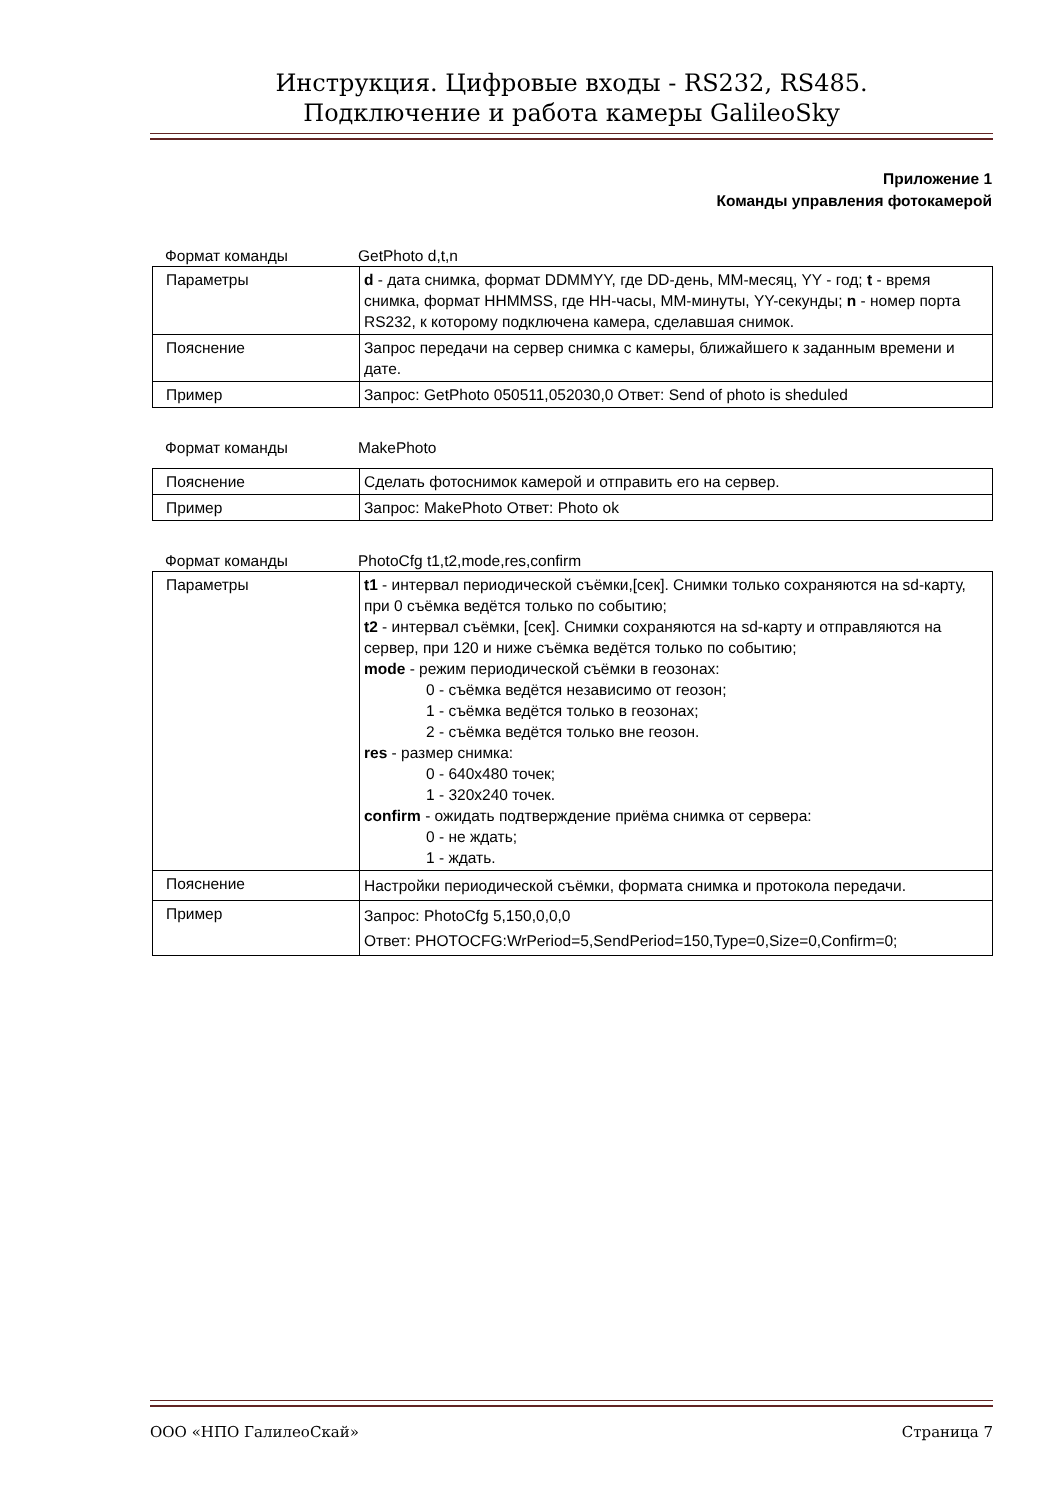Инструкция. Цифровые входы - RS232, RS485.
Подключение и работа камеры GalileoSky
Приложение 1
Команды управления фотокамерой
Формат команды GetPhoto d,t,n
| Параметры | d - дата снимка, формат DDMMYY, где DD-день, MM-месяц, YY - год; t - время снимка, формат HHMMSS, где HH-часы, MM-минуты, YY-секунды; n - номер порта RS232, к которому подключена камера, сделавшая снимок. |
| Пояснение | Запрос передачи на сервер снимка с камеры, ближайшего к заданным времени и дате. |
| Пример | Запрос: GetPhoto 050511,052030,0 Ответ: Send of photo is sheduled |
Формат команды MakePhoto
| Пояснение | Сделать фотоснимок камерой и отправить его на сервер. |
| Пример | Запрос: MakePhoto Ответ: Photo ok |
Формат команды PhotoCfg t1,t2,mode,res,confirm
| Параметры | t1 - интервал периодической съёмки,[сек]. Снимки только сохраняются на sd-карту, при 0 съёмка ведётся только по событию; t2 - интервал съёмки, [сек]. Снимки сохраняются на sd-карту и отправляются на сервер, при 120 и ниже съёмка ведётся только по событию; mode - режим периодической съёмки в геозонах: 0 - съёмка ведётся независимо от геозон; 1 - съёмка ведётся только в геозонах; 2 - съёмка ведётся только вне геозон. res - размер снимка: 0 - 640x480 точек; 1 - 320x240 точек. confirm - ожидать подтверждение приёма снимка от сервера: 0 - не ждать; 1 - ждать. |
| Пояснение | Настройки периодической съёмки, формата снимка и протокола передачи. |
| Пример | Запрос: PhotoCfg 5,150,0,0,0 Ответ: PHOTOCFG:WrPeriod=5,SendPeriod=150,Type=0,Size=0,Confirm=0; |
ООО «НПО ГалилеоСкай» Страница 7